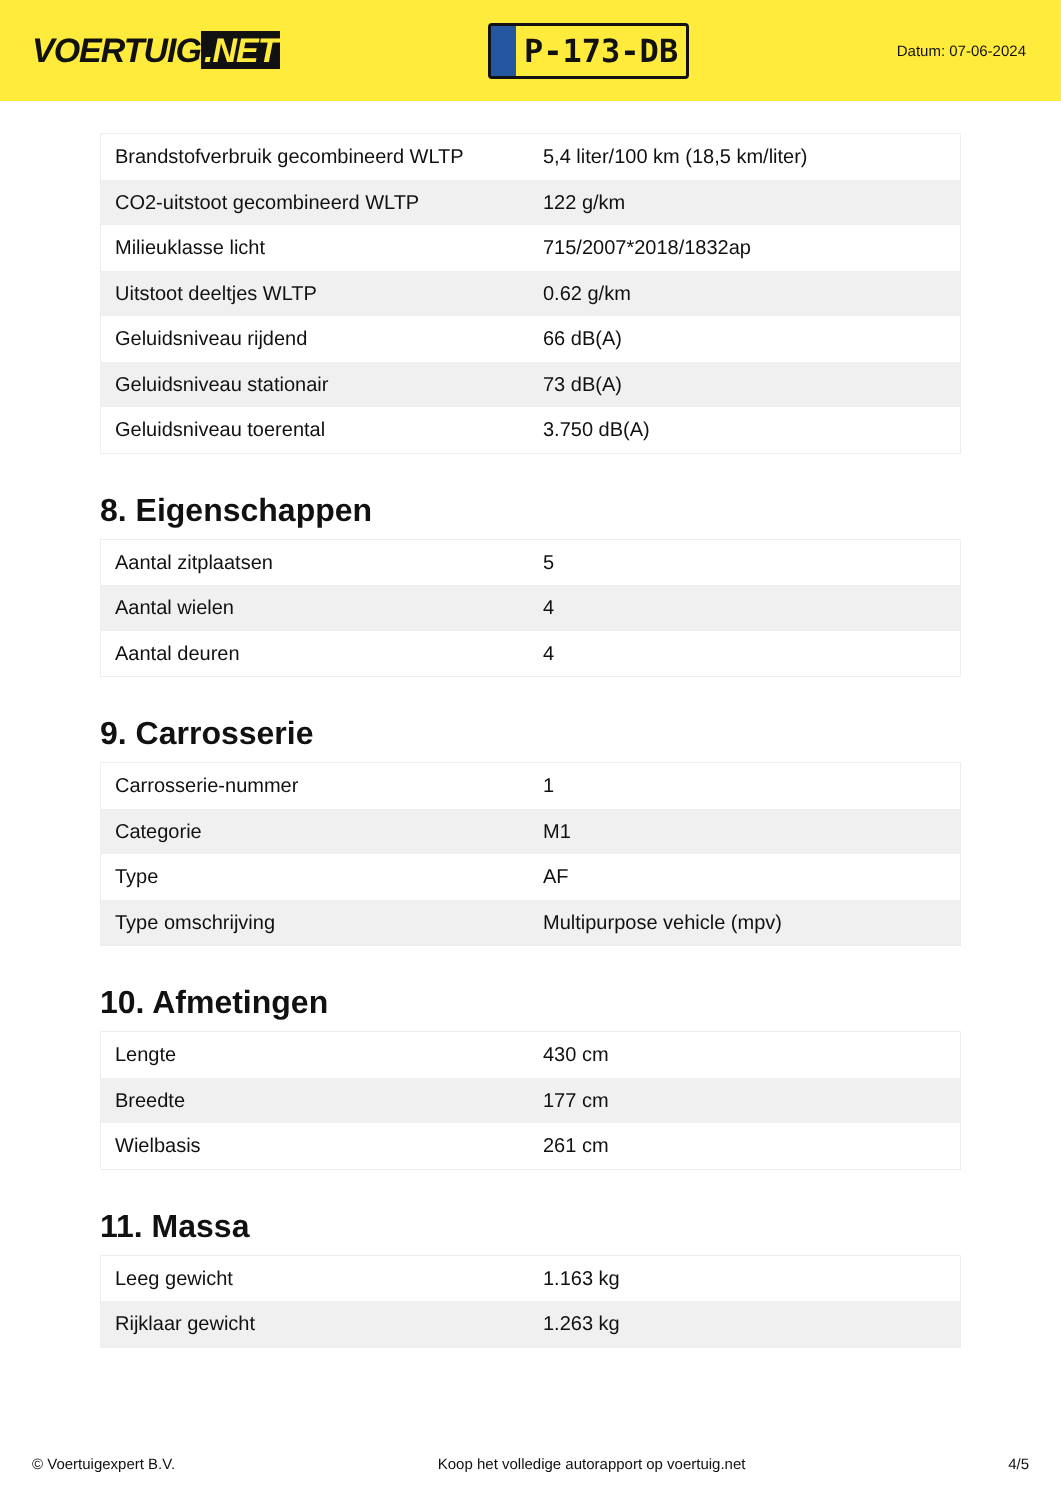VOERTUIG.NET
P-173-DB
Datum: 07-06-2024
| Brandstofverbruik gecombineerd WLTP | 5,4 liter/100 km (18,5 km/liter) |
| CO2-uitstoot gecombineerd WLTP | 122 g/km |
| Milieuklasse licht | 715/2007*2018/1832ap |
| Uitstoot deeltjes WLTP | 0.62 g/km |
| Geluidsniveau rijdend | 66 dB(A) |
| Geluidsniveau stationair | 73 dB(A) |
| Geluidsniveau toerental | 3.750 dB(A) |
8. Eigenschappen
| Aantal zitplaatsen | 5 |
| Aantal wielen | 4 |
| Aantal deuren | 4 |
9. Carrosserie
| Carrosserie-nummer | 1 |
| Categorie | M1 |
| Type | AF |
| Type omschrijving | Multipurpose vehicle (mpv) |
10. Afmetingen
| Lengte | 430 cm |
| Breedte | 177 cm |
| Wielbasis | 261 cm |
11. Massa
| Leeg gewicht | 1.163 kg |
| Rijklaar gewicht | 1.263 kg |
© Voertuigexpert B.V. Koop het volledige autorapport op voertuig.net 4/5